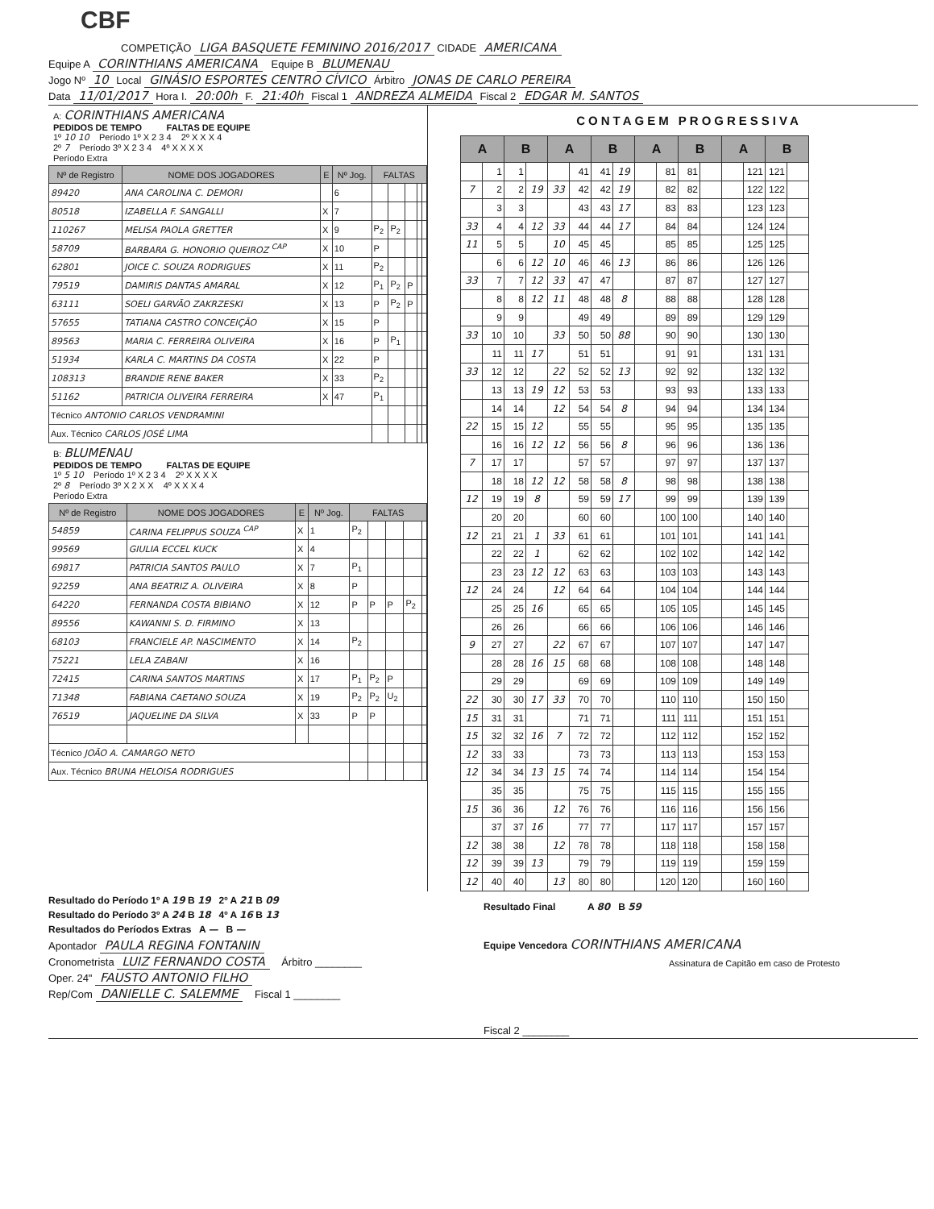CBF
COMPETIÇÃO LIGA BASQUETE FEMININO 2016/2017 CIDADE AMERICANA
Equipe A CORINTHIANS AMERICANA Equipe B BLUMENAU
Jogo Nº 10 Local GINÁSIO ESPORTES CENTRO CÍVICO Árbitro JONAS DE CARLO PEREIRA
Data 11/01/2017 Hora I. 20:00h F. 21:40h Fiscal 1 ANDREZA ALMEIDA Fiscal 2 EDGAR M. SANTOS
A: CORINTHIANS AMERICANA
PEDIDOS DE TEMPO FALTAS DE EQUIPE
1º 10 10 Período 1º X 2 3 4 2º X X X 4
2º 7 Período 3º X 2 3 4 4º X X X X
Período Extra
| Nº de Registro | NOME DOS JOGADORES | E | Nº Jog. | FALTAS | | | | |
| --- | --- | --- | --- | --- | --- | --- | --- | --- |
| 89420 | ANA CAROLINA C. DEMORI | | 6 | | | | | |
| 80518 | IZABELLA F. SANGALLI | X | 7 | | | | | |
| 110267 | MELISA PAOLA GRETTER | X | 9 | P<sub>2</sub> | P<sub>2</sub> | | | |
| 58709 | BARBARA G. HONORIO QUEIROZ <sup>CAP</sup> | X | 10 | P | | | | |
| 62801 | JOICE C. SOUZA RODRIGUES | X | 11 | P<sub>2</sub> | | | | |
| 79519 | DAMIRIS DANTAS AMARAL | X | 12 | P<sub>1</sub> | P<sub>2</sub> | P | | |
| 63111 | SOELI GARVÃO ZAKRZESKI | X | 13 | P | P<sub>2</sub> | P | | |
| 57655 | TATIANA CASTRO CONCEIÇÃO | X | 15 | P | | | | |
| 89563 | MARIA C. FERREIRA OLIVEIRA | X | 16 | P | P<sub>1</sub> | | | |
| 51934 | KARLA C. MARTINS DA COSTA | X | 22 | P | | | | |
| 108313 | BRANDIE RENE BAKER | X | 33 | P<sub>2</sub> | | | | |
| 51162 | PATRICIA OLIVEIRA FERREIRA | X | 47 | P<sub>1</sub> | | | | |
| Técnico ANTONIO CARLOS VENDRAMINI | | | | | | | | |
| Aux. Técnico CARLOS JOSÉ LIMA | | | | | | | | |
B: BLUMENAU
PEDIDOS DE TEMPO FALTAS DE EQUIPE
1º 5 10 Período 1º X 2 3 4 2º X X X X
2º 8 Período 3º X 2 X X 4º X X X 4
Período Extra
| Nº de Registro | NOME DOS JOGADORES | E | Nº Jog. | FALTAS | | | | |
| --- | --- | --- | --- | --- | --- | --- | --- | --- |
| 54859 | CARINA FELIPPUS SOUZA <sup>CAP</sup> | X | 1 | P<sub>2</sub> | | | | |
| 99569 | GIULIA ECCEL KUCK | X | 4 | | | | | |
| 69817 | PATRICIA SANTOS PAULO | X | 7 | P<sub>1</sub> | | | | |
| 92259 | ANA BEATRIZ A. OLIVEIRA | X | 8 | P | | | | |
| 64220 | FERNANDA COSTA BIBIANO | X | 12 | P | P | P | P<sub>2</sub> | |
| 89556 | KAWANNI S. D. FIRMINO | X | 13 | | | | | |
| 68103 | FRANCIELE AP. NASCIMENTO | X | 14 | P<sub>2</sub> | | | | |
| 75221 | LELA ZABANI | X | 16 | | | | | |
| 72415 | CARINA SANTOS MARTINS | X | 17 | P<sub>1</sub> | P<sub>2</sub> | P | | |
| 71348 | FABIANA CAETANO SOUZA | X | 19 | P<sub>2</sub> | P<sub>2</sub> | U<sub>2</sub> | | |
| 76519 | JAQUELINE DA SILVA | X | 33 | P | P | | | |
| Técnico JOÃO A. CAMARGO NETO | | | | | | | | |
| Aux. Técnico BRUNA HELOISA RODRIGUES | | | | | | | | |
CONTAGEM PROGRESSIVA
| A | | B | | A | | B | | A | | B | | A | | B | |
| --- | --- | --- | --- | --- | --- | --- | --- | --- | --- | --- | --- | --- | --- | --- | --- |
| | 1 | 1 | | | 41 | 41 | 19 | | 81 | 81 | | | 121 | 121 | |
| 7 | 2 | 2 | 19 | 33 | 42 | 42 | 19 | | 82 | 82 | | | 122 | 122 | |
| | 3 | 3 | | | 43 | 43 | 17 | | 83 | 83 | | | 123 | 123 | |
| 33 | 4 | 4 | 12 | 33 | 44 | 44 | 17 | | 84 | 84 | | | 124 | 124 | |
| 11 | 5 | 5 | | 10 | 45 | 45 | | | 85 | 85 | | | 125 | 125 | |
| | 6 | 6 | 12 | 10 | 46 | 46 | 13 | | 86 | 86 | | | 126 | 126 | |
| 33 | 7 | 7 | 12 | 33 | 47 | 47 | | | 87 | 87 | | | 127 | 127 | |
| | 8 | 8 | 12 | 11 | 48 | 48 | 8 | | 88 | 88 | | | 128 | 128 | |
| | 9 | 9 | | | 49 | 49 | | | 89 | 89 | | | 129 | 129 | |
| 33 | 10 | 10 | | 33 | 50 | 50 | 88 | | 90 | 90 | | | 130 | 130 | |
| | 11 | 11 | 17 | | 51 | 51 | | | 91 | 91 | | | 131 | 131 | |
| 33 | 12 | 12 | | 22 | 52 | 52 | 13 | | 92 | 92 | | | 132 | 132 | |
| | 13 | 13 | 19 | 12 | 53 | 53 | | | 93 | 93 | | | 133 | 133 | |
| | 14 | 14 | | 12 | 54 | 54 | 8 | | 94 | 94 | | | 134 | 134 | |
| 22 | 15 | 15 | 12 | | 55 | 55 | | | 95 | 95 | | | 135 | 135 | |
| | 16 | 16 | 12 | 12 | 56 | 56 | 8 | | 96 | 96 | | | 136 | 136 | |
| 7 | 17 | 17 | | | 57 | 57 | | | 97 | 97 | | | 137 | 137 | |
| | 18 | 18 | 12 | 12 | 58 | 58 | 8 | | 98 | 98 | | | 138 | 138 | |
| 12 | 19 | 19 | 8 | | 59 | 59 | 17 | | 99 | 99 | | | 139 | 139 | |
| | 20 | 20 | | | 60 | 60 | | | 100 | 100 | | | 140 | 140 | |
| 12 | 21 | 21 | 1 | 33 | 61 | 61 | | | 101 | 101 | | | 141 | 141 | |
| | 22 | 22 | 1 | | 62 | 62 | | | 102 | 102 | | | 142 | 142 | |
| | 23 | 23 | 12 | 12 | 63 | 63 | | | 103 | 103 | | | 143 | 143 | |
| 12 | 24 | 24 | | 12 | 64 | 64 | | | 104 | 104 | | | 144 | 144 | |
| | 25 | 25 | 16 | | 65 | 65 | | | 105 | 105 | | | 145 | 145 | |
| | 26 | 26 | | | 66 | 66 | | | 106 | 106 | | | 146 | 146 | |
| 9 | 27 | 27 | | 22 | 67 | 67 | | | 107 | 107 | | | 147 | 147 | |
| | 28 | 28 | 16 | 15 | 68 | 68 | | | 108 | 108 | | | 148 | 148 | |
| | 29 | 29 | | | 69 | 69 | | | 109 | 109 | | | 149 | 149 | |
| 22 | 30 | 30 | 17 | 33 | 70 | 70 | | | 110 | 110 | | | 150 | 150 | |
| 15 | 31 | 31 | | | 71 | 71 | | | 111 | 111 | | | 151 | 151 | |
| 15 | 32 | 32 | 16 | 7 | 72 | 72 | | | 112 | 112 | | | 152 | 152 | |
| 12 | 33 | 33 | | | 73 | 73 | | | 113 | 113 | | | 153 | 153 | |
| 12 | 34 | 34 | 13 | 15 | 74 | 74 | | | 114 | 114 | | | 154 | 154 | |
| | 35 | 35 | | | 75 | 75 | | | 115 | 115 | | | 155 | 155 | |
| 15 | 36 | 36 | | 12 | 76 | 76 | | | 116 | 116 | | | 156 | 156 | |
| | 37 | 37 | 16 | | 77 | 77 | | | 117 | 117 | | | 157 | 157 | |
| 12 | 38 | 38 | | 12 | 78 | 78 | | | 118 | 118 | | | 158 | 158 | |
| 12 | 39 | 39 | 13 | | 79 | 79 | | | 119 | 119 | | | 159 | 159 | |
| 12 | 40 | 40 | | 13 | 80 | 80 | | | 120 | 120 | | | 160 | 160 | |
Resultado do Período 1º A 19 B 19 2º A 21 B 09
Resultado do Período 3º A 24 B 18 4º A 16 B 13
Resultados do Períodos Extras A — B —
Apontador PAULA REGINA FONTANIN
Cronometrista LUIZ FERNANDO COSTA Árbitro ________
Oper. 24" FAUSTO ANTONIO FILHO
Rep/Com DANIELLE C. SALEMME Fiscal 1 ________
Resultado Final A 80 B 59
Equipe Vencedora CORINTHIANS AMERICANA
Assinatura de Capitão em caso de Protesto
Fiscal 2 ________